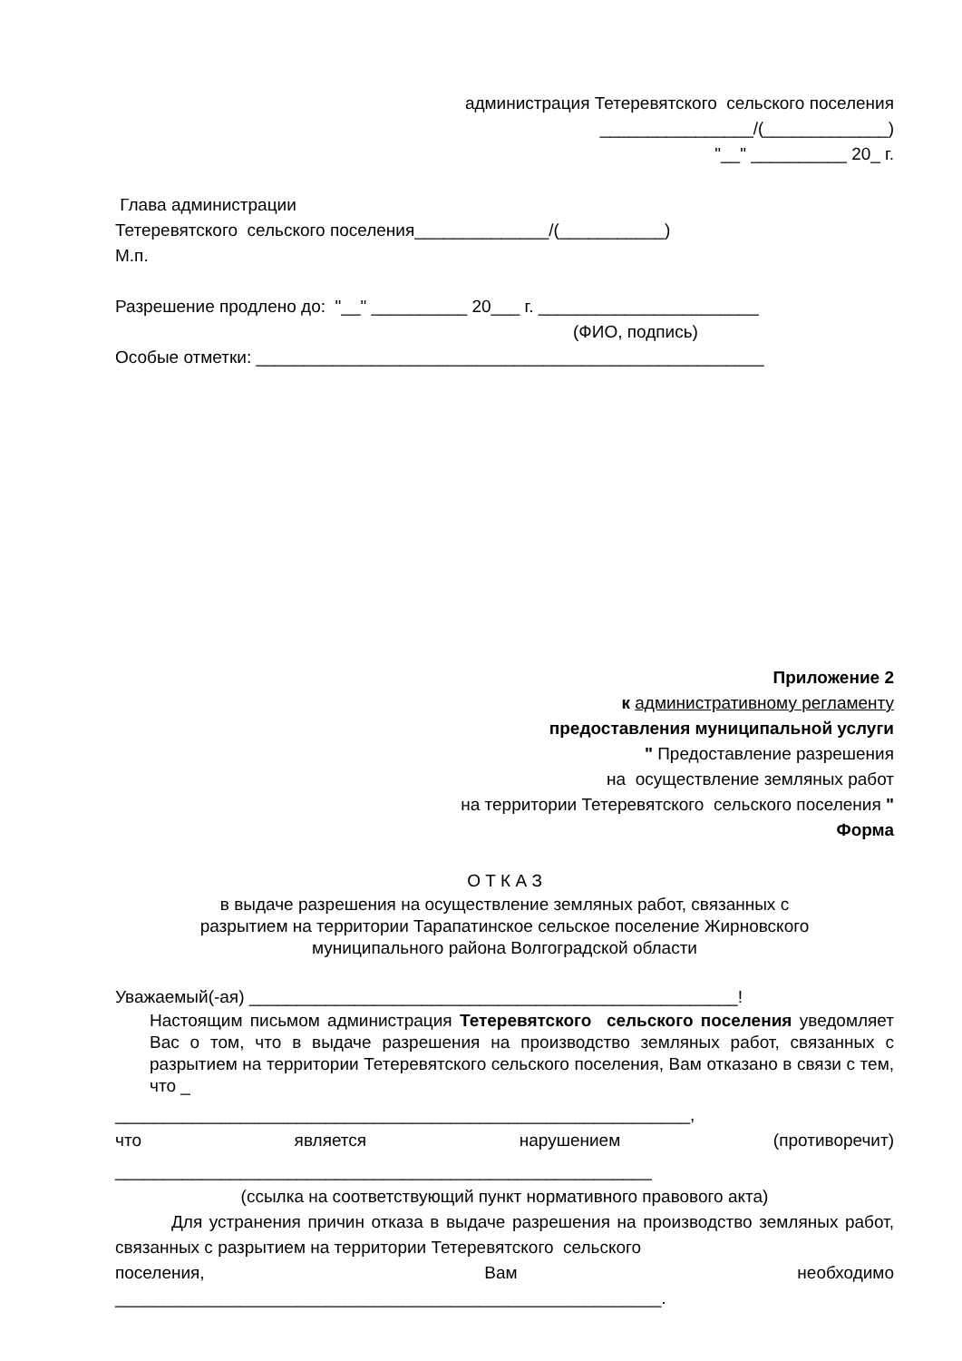администрация Тетеревятского сельского поселения
________________/(_____________)
"__" __________ 20_ г.
Глава администрации
Тетеревятского сельского поселения______________/(___________)
М.п.
Разрешение продлено до: "__" __________ 20___ г. _______________________
(ФИО, подпись)
Особые отметки: _____________________________________________________
Приложение 2
к административному регламенту
предоставления муниципальной услуги
" Предоставление разрешения
на осуществление земляных работ
на территории Тетеревятского сельского поселения "
Форма
О Т К А З
в выдаче разрешения на осуществление земляных работ, связанных с
разрытием на территории Тарапатинское сельское поселение Жирновского
муниципального района Волгоградской области
Уважаемый(-ая) ___________________________________________________!
Настоящим письмом администрация Тетеревятского сельского поселения уведомляет Вас о том, что в выдаче разрешения на производство земляных работ, связанных с разрытием на территории Тетеревятского сельского поселения, Вам отказано в связи с тем, что _
____________________________________________________________,
что является нарушением (противоречит)
________________________________________________________
(ссылка на соответствующий пункт нормативного правового акта)
Для устранения причин отказа в выдаче разрешения на производство земляных работ, связанных с разрытием на территории Тетеревятского сельского
поселения, Вам необходимо
_________________________________________________________.